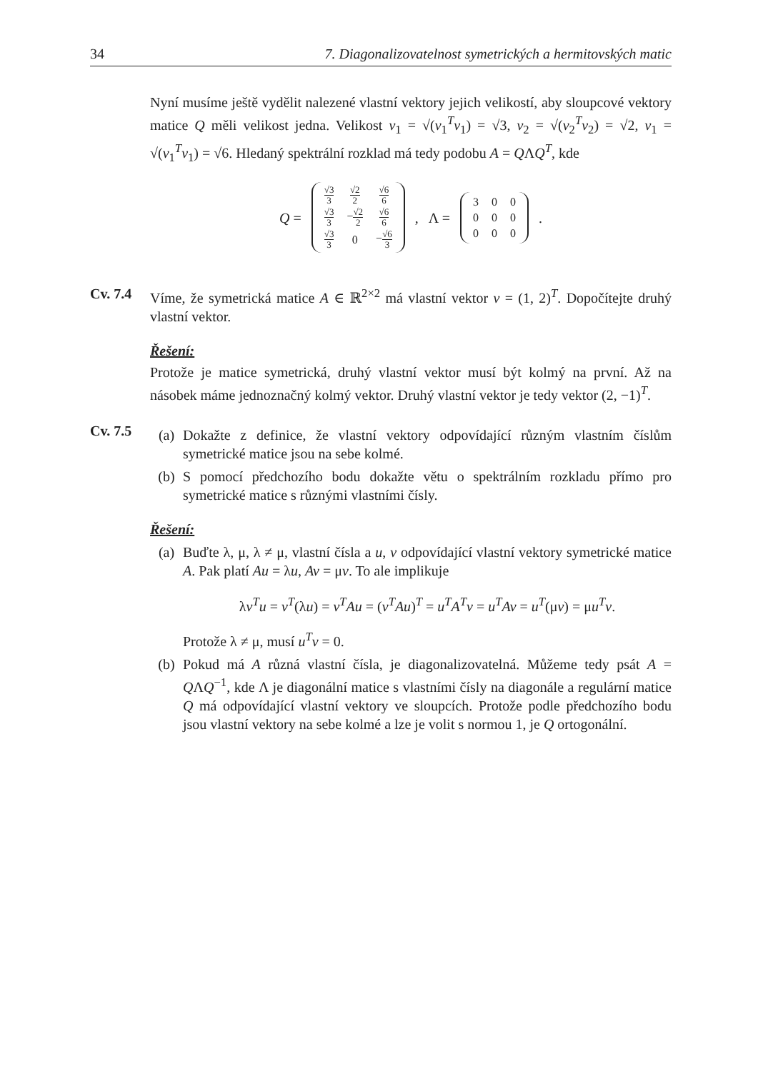34 7. Diagonalizovatelnost symetrických a hermitovských matic
Nyní musíme ještě vydělit nalezené vlastní vektory jejich velikostí, aby sloupcové vektory matice Q měli velikost jedna. Velikost v<sub>1</sub> = √(v<sub>1</sub><sup>T</sup>v<sub>1</sub>) = √3, v<sub>2</sub> = √(v<sub>2</sub><sup>T</sup>v<sub>2</sub>) = √2, v<sub>1</sub> = √(v<sub>1</sub><sup>T</sup>v<sub>1</sub>) = √6. Hledaný spektrální rozklad má tedy podobu A = QΛQ<sup>T</sup>, kde
Q =
| √3 3 | √2 2 | √6 6 |
| √3 3 | − √2 2 | √6 6 |
| √3 3 | 0 | − √6 3 |
, Λ =
| 3 | 0 | 0 |
| 0 | 0 | 0 |
| 0 | 0 | 0 |
.
Cv. 7.4 Víme, že symetrická matice A ∈ ℝ<sup>2×2</sup> má vlastní vektor v = (1, 2)<sup>T</sup>. Dopočítejte druhý vlastní vektor.
Řešení:
Protože je matice symetrická, druhý vlastní vektor musí být kolmý na první. Až na násobek máme jednoznačný kolmý vektor. Druhý vlastní vektor je tedy vektor (2, −1)<sup>T</sup>.
Cv. 7.5
(a) Dokažte z definice, že vlastní vektory odpovídající různým vlastním číslům symetrické matice jsou na sebe kolmé.
(b) S pomocí předchozího bodu dokažte větu o spektrálním rozkladu přímo pro symetrické matice s různými vlastními čísly.
Řešení:
(a) Buďte λ, μ, λ ≠ μ, vlastní čísla a u, v odpovídající vlastní vektory symetrické matice A. Pak platí Au = λu, Av = μv. To ale implikuje
λv<sup>T</sup>u = v<sup>T</sup>(λu) = v<sup>T</sup>Au = (v<sup>T</sup>Au)<sup>T</sup> = u<sup>T</sup>A<sup>T</sup>v = u<sup>T</sup>Av = u<sup>T</sup>(μv) = μu<sup>T</sup>v.
Protože λ ≠ μ, musí u<sup>T</sup>v = 0.
(b) Pokud má A různá vlastní čísla, je diagonalizovatelná. Můžeme tedy psát A = QΛQ<sup>−1</sup>, kde Λ je diagonální matice s vlastními čísly na diagonále a regulární matice Q má odpovídající vlastní vektory ve sloupcích. Protože podle předchozího bodu jsou vlastní vektory na sebe kolmé a lze je volit s normou 1, je Q ortogonální.